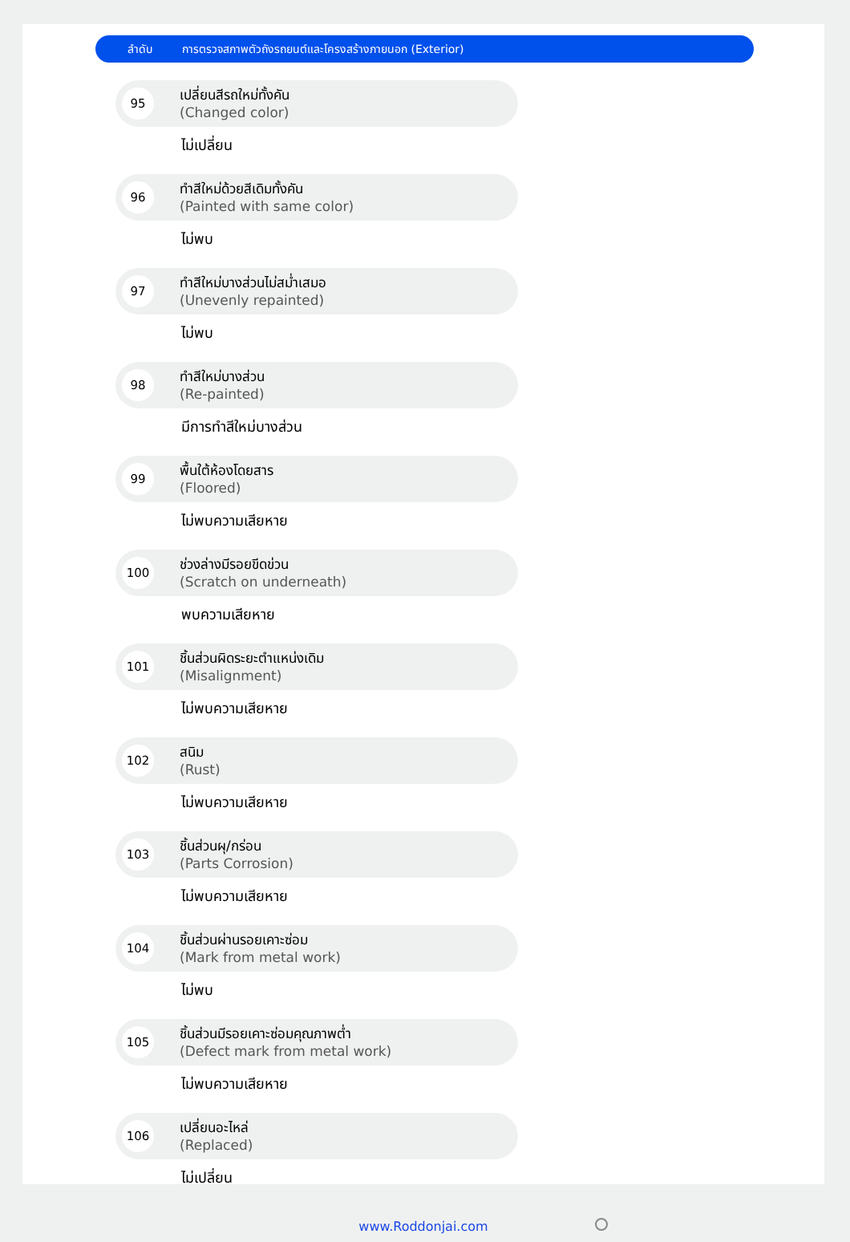ลำดับ
การตรวจสภาพตัวถังรถยนต์และโครงสร้างภายนอก (Exterior)
95
เปลี่ยนสีรถใหม่ทั้งคัน
(Changed color)
ไม่เปลี่ยน
96
ทำสีใหม่ด้วยสีเดิมทั้งคัน
(Painted with same color)
ไม่พบ
97
ทำสีใหม่บางส่วนไม่สม่ำเสมอ
(Unevenly repainted)
ไม่พบ
98
ทำสีใหม่บางส่วน
(Re-painted)
มีการทำสีใหม่บางส่วน
99
พื้นใต้ห้องโดยสาร
(Floored)
ไม่พบความเสียหาย
100
ช่วงล่างมีรอยขีดข่วน
(Scratch on underneath)
พบความเสียหาย
101
ชิ้นส่วนผิดระยะตำแหน่งเดิม
(Misalignment)
ไม่พบความเสียหาย
102
สนิม
(Rust)
ไม่พบความเสียหาย
103
ชิ้นส่วนผุ/กร่อน
(Parts Corrosion)
ไม่พบความเสียหาย
104
ชิ้นส่วนผ่านรอยเคาะซ่อม
(Mark from metal work)
ไม่พบ
105
ชิ้นส่วนมีรอยเคาะซ่อมคุณภาพต่ำ
(Defect mark from metal work)
ไม่พบความเสียหาย
106
เปลี่ยนอะไหล่
(Replaced)
ไม่เปลี่ยน
www.Roddonjai.com